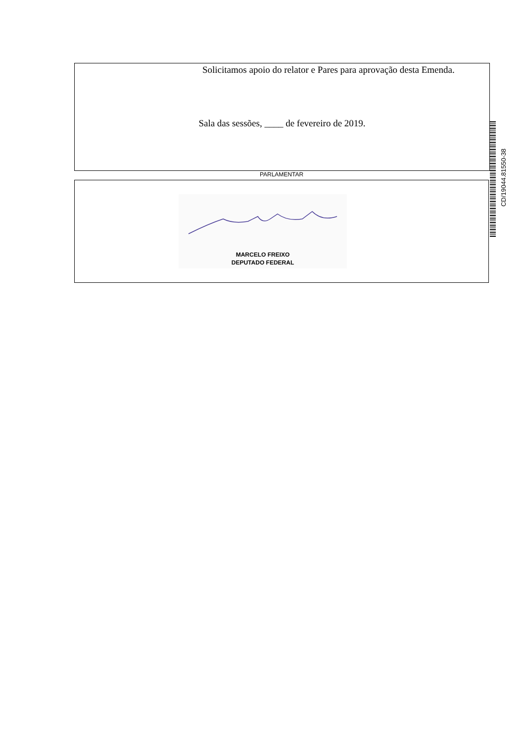Solicitamos apoio do relator e Pares para aprovação desta Emenda.
Sala das sessões, ____ de fevereiro de 2019.
PARLAMENTAR
MARCELO FREIXO
DEPUTADO FEDERAL
CD/19044.81550-38